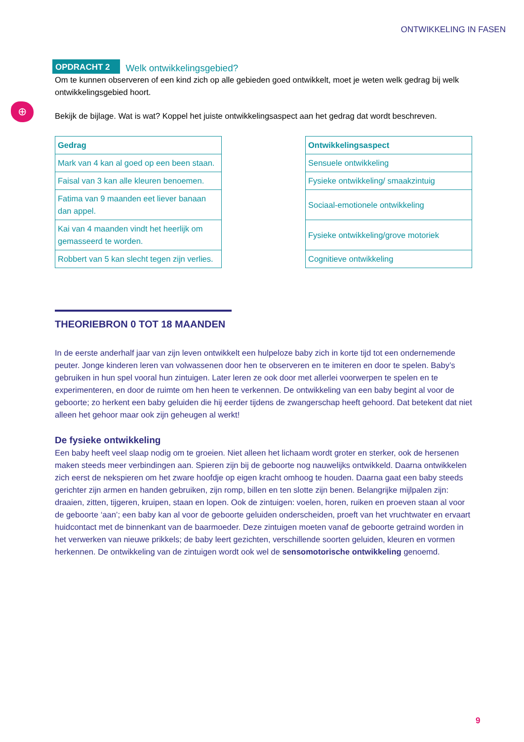ONTWIKKELING IN FASEN
⊕
OPDRACHT 2 Welk ontwikkelingsgebied?
Om te kunnen observeren of een kind zich op alle gebieden goed ontwikkelt, moet je weten welk gedrag bij welk ontwikkelingsgebied hoort.
Bekijk de bijlage. Wat is wat? Koppel het juiste ontwikkelingsaspect aan het gedrag dat wordt beschreven.
| Gedrag |
| --- |
| Mark van 4 kan al goed op een been staan. |
| Faisal van 3 kan alle kleuren benoemen. |
| Fatima van 9 maanden eet liever banaan dan appel. |
| Kai van 4 maanden vindt het heerlijk om gemasseerd te worden. |
| Robbert van 5 kan slecht tegen zijn verlies. |
| Ontwikkelingsaspect |
| --- |
| Sensuele ontwikkeling |
| Fysieke ontwikkeling/ smaakzintuig |
| Sociaal-emotionele ontwikkeling |
| Fysieke ontwikkeling/grove motoriek |
| Cognitieve ontwikkeling |
THEORIEBRON 0 TOT 18 MAANDEN
In de eerste anderhalf jaar van zijn leven ontwikkelt een hulpeloze baby zich in korte tijd tot een ondernemende peuter. Jonge kinderen leren van volwassenen door hen te observeren en te imiteren en door te spelen. Baby’s gebruiken in hun spel vooral hun zintuigen. Later leren ze ook door met allerlei voorwerpen te spelen en te experimenteren, en door de ruimte om hen heen te verkennen. De ontwikkeling van een baby begint al voor de geboorte; zo herkent een baby geluiden die hij eerder tijdens de zwangerschap heeft gehoord. Dat betekent dat niet alleen het gehoor maar ook zijn geheugen al werkt!
De fysieke ontwikkeling
Een baby heeft veel slaap nodig om te groeien. Niet alleen het lichaam wordt groter en sterker, ook de hersenen maken steeds meer verbindingen aan. Spieren zijn bij de geboorte nog nauwelijks ontwikkeld. Daarna ontwikkelen zich eerst de nekspieren om het zware hoofdje op eigen kracht omhoog te houden. Daarna gaat een baby steeds gerichter zijn armen en handen gebruiken, zijn romp, billen en ten slotte zijn benen. Belangrijke mijlpalen zijn: draaien, zitten, tijgeren, kruipen, staan en lopen. Ook de zintuigen: voelen, horen, ruiken en proeven staan al voor de geboorte ‘aan’; een baby kan al voor de geboorte geluiden onderscheiden, proeft van het vruchtwater en ervaart huidcontact met de binnenkant van de baarmoeder. Deze zintuigen moeten vanaf de geboorte getraind worden in het verwerken van nieuwe prikkels; de baby leert gezichten, verschillende soorten geluiden, kleuren en vormen herkennen. De ontwikkeling van de zintuigen wordt ook wel de sensomotorische ontwikkeling genoemd.
9